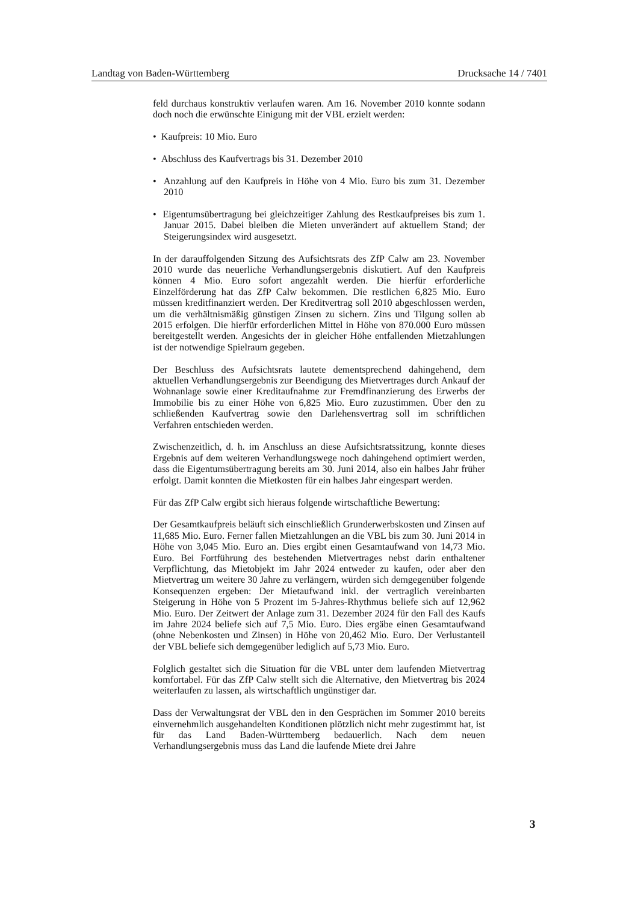Landtag von Baden-Württemberg Drucksache 14 / 7401
feld durchaus konstruktiv verlaufen waren. Am 16. November 2010 konnte sodann doch noch die erwünschte Einigung mit der VBL erzielt werden:
• Kaufpreis: 10 Mio. Euro
• Abschluss des Kaufvertrags bis 31. Dezember 2010
• Anzahlung auf den Kaufpreis in Höhe von 4 Mio. Euro bis zum 31. Dezember 2010
• Eigentumsübertragung bei gleichzeitiger Zahlung des Restkaufpreises bis zum 1. Januar 2015. Dabei bleiben die Mieten unverändert auf aktuellem Stand; der Steigerungsindex wird ausgesetzt.
In der darauffolgenden Sitzung des Aufsichtsrats des ZfP Calw am 23. November 2010 wurde das neuerliche Verhandlungsergebnis diskutiert. Auf den Kaufpreis können 4 Mio. Euro sofort angezahlt werden. Die hierfür erforderliche Einzelförderung hat das ZfP Calw bekommen. Die restlichen 6,825 Mio. Euro müssen kreditfinanziert werden. Der Kreditvertrag soll 2010 abgeschlossen werden, um die verhältnismäßig günstigen Zinsen zu sichern. Zins und Tilgung sollen ab 2015 erfolgen. Die hierfür erforderlichen Mittel in Höhe von 870.000 Euro müssen bereitgestellt werden. Angesichts der in gleicher Höhe entfallenden Mietzahlungen ist der notwendige Spielraum gegeben.
Der Beschluss des Aufsichtsrats lautete dementsprechend dahingehend, dem aktuellen Verhandlungsergebnis zur Beendigung des Mietvertrages durch Ankauf der Wohnanlage sowie einer Kreditaufnahme zur Fremdfinanzierung des Erwerbs der Immobilie bis zu einer Höhe von 6,825 Mio. Euro zuzustimmen. Über den zu schließenden Kaufvertrag sowie den Darlehensvertrag soll im schriftlichen Verfahren entschieden werden.
Zwischenzeitlich, d. h. im Anschluss an diese Aufsichtsratssitzung, konnte dieses Ergebnis auf dem weiteren Verhandlungswege noch dahingehend optimiert werden, dass die Eigentumsübertragung bereits am 30. Juni 2014, also ein halbes Jahr früher erfolgt. Damit konnten die Mietkosten für ein halbes Jahr eingespart werden.
Für das ZfP Calw ergibt sich hieraus folgende wirtschaftliche Bewertung:
Der Gesamtkaufpreis beläuft sich einschließlich Grunderwerbskosten und Zinsen auf 11,685 Mio. Euro. Ferner fallen Mietzahlungen an die VBL bis zum 30. Juni 2014 in Höhe von 3,045 Mio. Euro an. Dies ergibt einen Gesamtaufwand von 14,73 Mio. Euro. Bei Fortführung des bestehenden Mietvertrages nebst darin enthaltener Verpflichtung, das Mietobjekt im Jahr 2024 entweder zu kaufen, oder aber den Mietvertrag um weitere 30 Jahre zu verlängern, würden sich demgegenüber folgende Konsequenzen ergeben: Der Mietaufwand inkl. der vertraglich vereinbarten Steigerung in Höhe von 5 Prozent im 5-Jahres-Rhythmus beliefe sich auf 12,962 Mio. Euro. Der Zeitwert der Anlage zum 31. Dezember 2024 für den Fall des Kaufs im Jahre 2024 beliefe sich auf 7,5 Mio. Euro. Dies ergäbe einen Gesamtaufwand (ohne Nebenkosten und Zinsen) in Höhe von 20,462 Mio. Euro. Der Verlustanteil der VBL beliefe sich demgegenüber lediglich auf 5,73 Mio. Euro.
Folglich gestaltet sich die Situation für die VBL unter dem laufenden Mietvertrag komfortabel. Für das ZfP Calw stellt sich die Alternative, den Mietvertrag bis 2024 weiterlaufen zu lassen, als wirtschaftlich ungünstiger dar.
Dass der Verwaltungsrat der VBL den in den Gesprächen im Sommer 2010 bereits einvernehmlich ausgehandelten Konditionen plötzlich nicht mehr zugestimmt hat, ist für das Land Baden-Württemberg bedauerlich. Nach dem neuen Verhandlungsergebnis muss das Land die laufende Miete drei Jahre
3